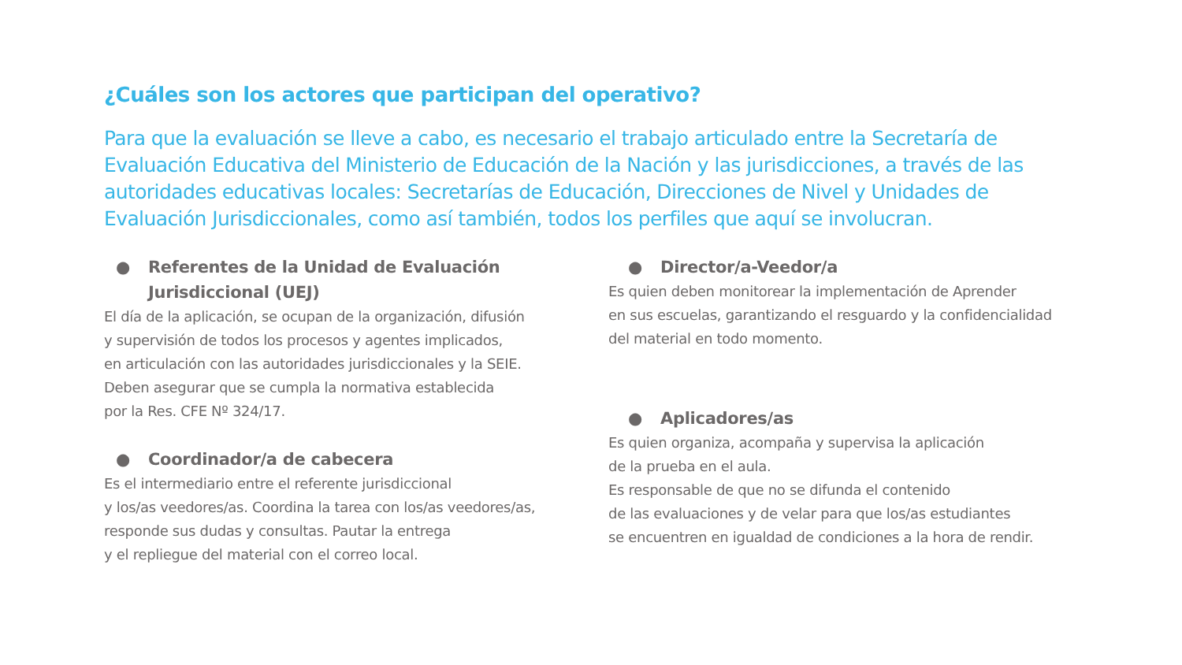¿Cuáles son los actores que participan del operativo?
Para que la evaluación se lleve a cabo, es necesario el trabajo articulado entre la Secretaría de Evaluación Educativa del Ministerio de Educación de la Nación y las jurisdicciones, a través de las autoridades educativas locales: Secretarías de Educación, Direcciones de Nivel y Unidades de Evaluación Jurisdiccionales, como así también, todos los perfiles que aquí se involucran.
● Referentes de la Unidad de Evaluación
Jurisdiccional (UEJ)
El día de la aplicación, se ocupan de la organización, difusión
y supervisión de todos los procesos y agentes implicados,
en articulación con las autoridades jurisdiccionales y la SEIE.
Deben asegurar que se cumpla la normativa establecida
por la Res. CFE Nº 324/17.
● Coordinador/a de cabecera
Es el intermediario entre el referente jurisdiccional
y los/as veedores/as. Coordina la tarea con los/as veedores/as,
responde sus dudas y consultas. Pautar la entrega
y el repliegue del material con el correo local.
● Director/a-Veedor/a
Es quien deben monitorear la implementación de Aprender
en sus escuelas, garantizando el resguardo y la confidencialidad
del material en todo momento.
● Aplicadores/as
Es quien organiza, acompaña y supervisa la aplicación
de la prueba en el aula.
Es responsable de que no se difunda el contenido
de las evaluaciones y de velar para que los/as estudiantes
se encuentren en igualdad de condiciones a la hora de rendir.